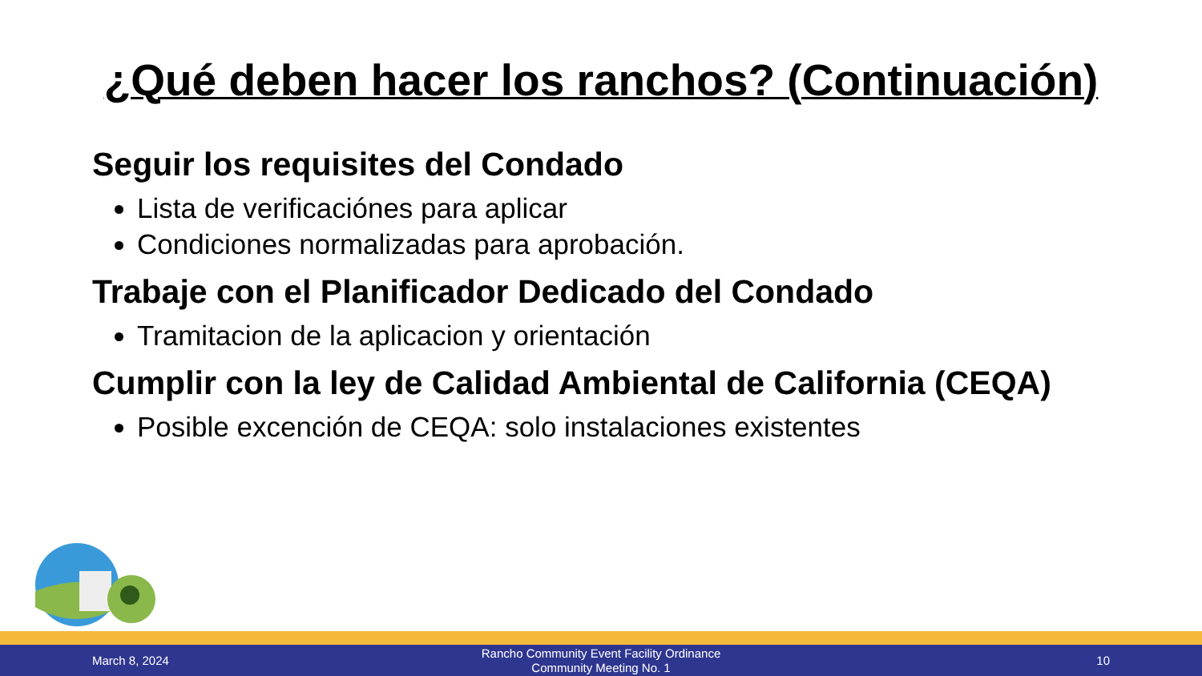¿Qué deben hacer los ranchos? (Continuación)
Seguir los requisites del Condado
Lista de verificaciónes para aplicar
Condiciones normalizadas para aprobación.
Trabaje con el Planificador Dedicado del Condado
Tramitacion de la aplicacion y orientación
Cumplir con la ley de Calidad Ambiental de California (CEQA)
Posible excención de CEQA: solo instalaciones existentes
March 8, 2024
Rancho Community Event Facility Ordinance
Community Meeting No. 1
10